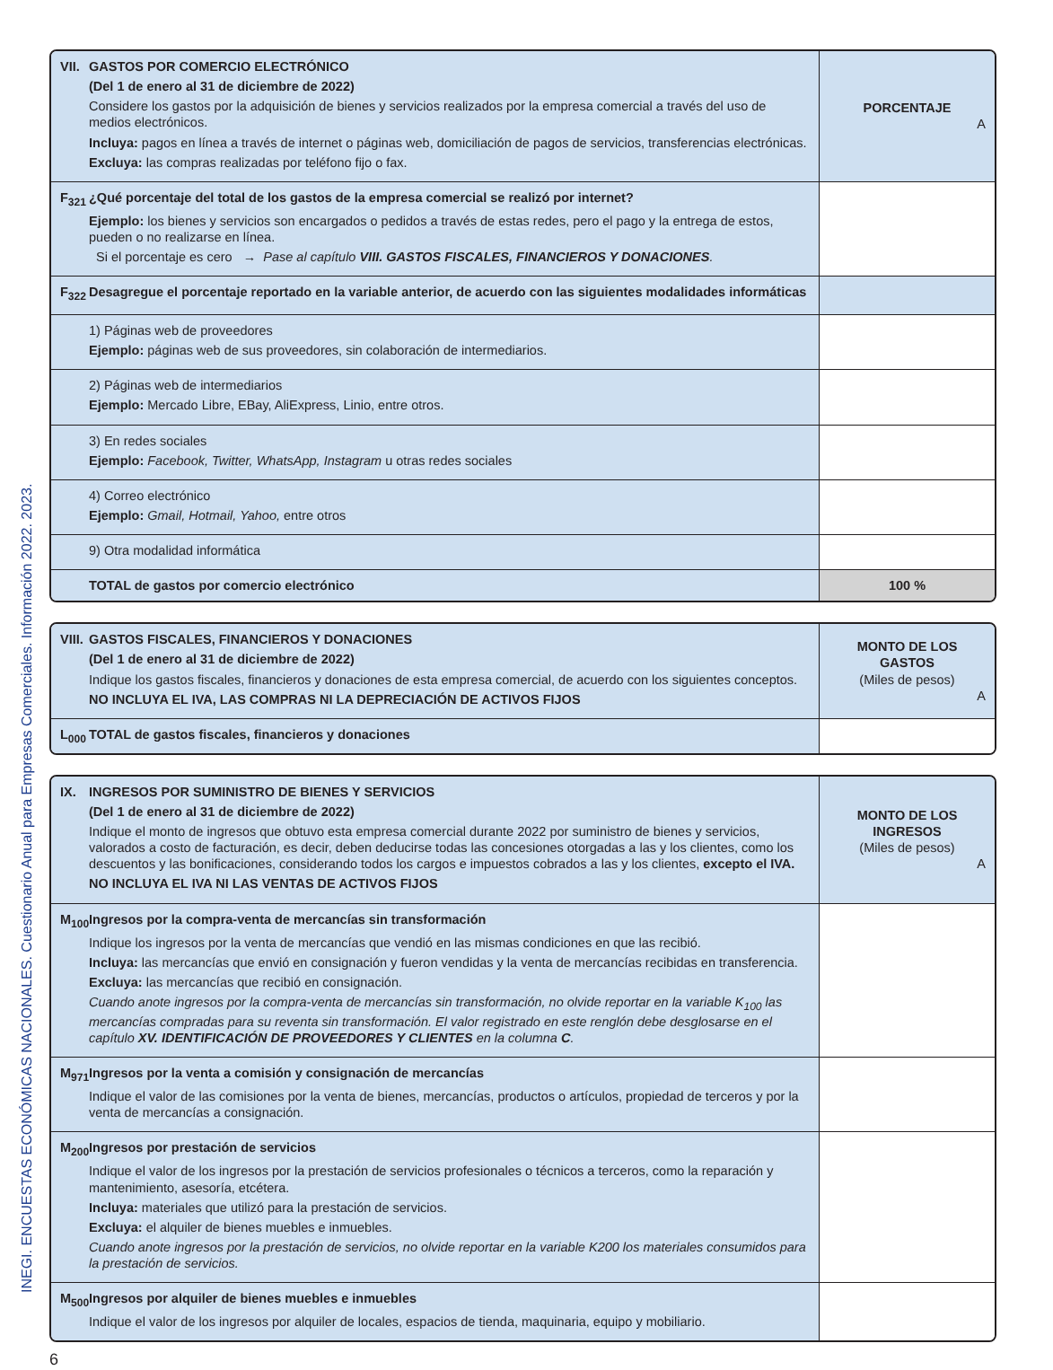INEGI. ENCUESTAS ECONÓMICAS NACIONALES. Cuestionario Anual para Empresas Comerciales. Información 2022. 2023.
| VII. GASTOS POR COMERCIO ELECTRÓNICO (Del 1 de enero al 31 de diciembre de 2022) Considere los gastos por la adquisición de bienes y servicios realizados por la empresa comercial a través del uso de medios electrónicos. Incluya: pagos en línea a través de internet o páginas web, domiciliación de pagos de servicios, transferencias electrónicas. Excluya: las compras realizadas por teléfono fijo o fax. | PORCENTAJE A |
| F<sub>321</sub> ¿Qué porcentaje del total de los gastos de la empresa comercial se realizó por internet? Ejemplo: los bienes y servicios son encargados o pedidos a través de estas redes, pero el pago y la entrega de estos, pueden o no realizarse en línea. Si el porcentaje es cero → Pase al capítulo VIII. GASTOS FISCALES, FINANCIEROS Y DONACIONES . | |
| F<sub>322</sub> Desagregue el porcentaje reportado en la variable anterior, de acuerdo con las siguientes modalidades informáticas | |
| 1) Páginas web de proveedores Ejemplo: páginas web de sus proveedores, sin colaboración de intermediarios. | |
| 2) Páginas web de intermediarios Ejemplo: Mercado Libre, EBay, AliExpress, Linio, entre otros. | |
| 3) En redes sociales Ejemplo: Facebook, Twitter, WhatsApp, Instagram u otras redes sociales | |
| 4) Correo electrónico Ejemplo: Gmail, Hotmail, Yahoo, entre otros | |
| 9) Otra modalidad informática | |
| TOTAL de gastos por comercio electrónico | 100 % |
| VIII. GASTOS FISCALES, FINANCIEROS Y DONACIONES (Del 1 de enero al 31 de diciembre de 2022) Indique los gastos fiscales, financieros y donaciones de esta empresa comercial, de acuerdo con los siguientes conceptos. NO INCLUYA EL IVA, LAS COMPRAS NI LA DEPRECIACIÓN DE ACTIVOS FIJOS | MONTO DE LOS GASTOS (Miles de pesos) A |
| L<sub>000</sub> TOTAL de gastos fiscales, financieros y donaciones | |
| IX. INGRESOS POR SUMINISTRO DE BIENES Y SERVICIOS (Del 1 de enero al 31 de diciembre de 2022) Indique el monto de ingresos que obtuvo esta empresa comercial durante 2022 por suministro de bienes y servicios, valorados a costo de facturación, es decir, deben deducirse todas las concesiones otorgadas a las y los clientes, como los descuentos y las bonificaciones, considerando todos los cargos e impuestos cobrados a las y los clientes, excepto el IVA. NO INCLUYA EL IVA NI LAS VENTAS DE ACTIVOS FIJOS | MONTO DE LOS INGRESOS (Miles de pesos) A |
| M<sub>100</sub> Ingresos por la compra-venta de mercancías sin transformación Indique los ingresos por la venta de mercancías que vendió en las mismas condiciones en que las recibió. Incluya: las mercancías que envió en consignación y fueron vendidas y la venta de mercancías recibidas en transferencia. Excluya: las mercancías que recibió en consignación. Cuando anote ingresos por la compra-venta de mercancías sin transformación, no olvide reportar en la variable K<sub>100</sub> las mercancías compradas para su reventa sin transformación. El valor registrado en este renglón debe desglosarse en el capítulo XV. IDENTIFICACIÓN DE PROVEEDORES Y CLIENTES en la columna C . | |
| M<sub>971</sub> Ingresos por la venta a comisión y consignación de mercancías Indique el valor de las comisiones por la venta de bienes, mercancías, productos o artículos, propiedad de terceros y por la venta de mercancías a consignación. | |
| M<sub>200</sub> Ingresos por prestación de servicios Indique el valor de los ingresos por la prestación de servicios profesionales o técnicos a terceros, como la reparación y mantenimiento, asesoría, etcétera. Incluya: materiales que utilizó para la prestación de servicios. Excluya: el alquiler de bienes muebles e inmuebles. Cuando anote ingresos por la prestación de servicios, no olvide reportar en la variable K200 los materiales consumidos para la prestación de servicios. | |
| M<sub>500</sub> Ingresos por alquiler de bienes muebles e inmuebles Indique el valor de los ingresos por alquiler de locales, espacios de tienda, maquinaria, equipo y mobiliario. | |
6